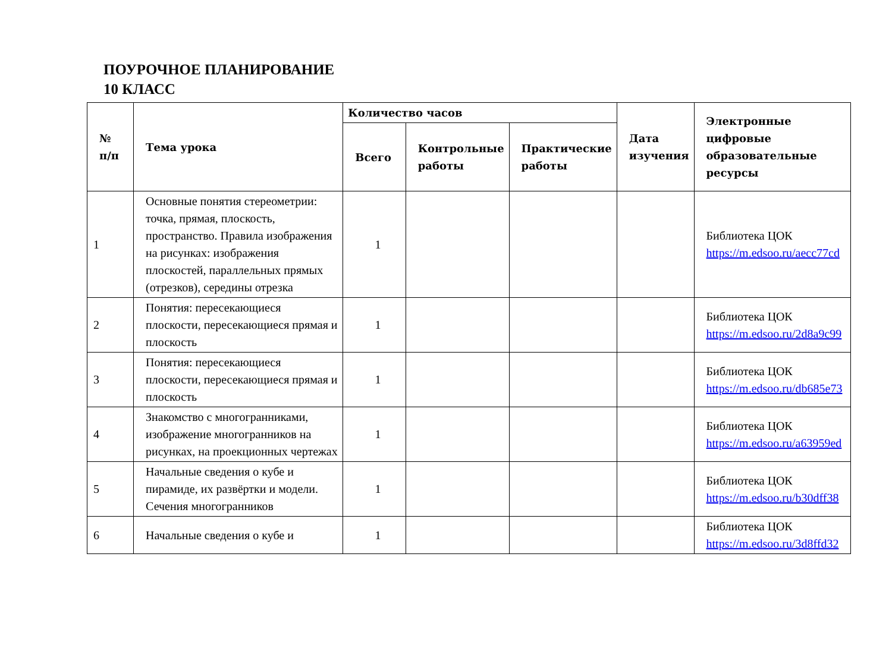ПОУРОЧНОЕ ПЛАНИРОВАНИЕ
10 КЛАСС
| № п/п | Тема урока | Количество часов | | | Дата изучения | Электронные цифровые образовательные ресурсы |
| --- | --- | --- | --- | --- | --- | --- |
| | | Всего | Контрольные работы | Практические работы | | |
| 1 | Основные понятия стереометрии: точка, прямая, плоскость, пространство. Правила изображения на рисунках: изображения плоскостей, параллельных прямых (отрезков), середины отрезка | 1 | | | | Библиотека ЦОК https://m.edsoo.ru/aecc77cd |
| 2 | Понятия: пересекающиеся плоскости, пересекающиеся прямая и плоскость | 1 | | | | Библиотека ЦОК https://m.edsoo.ru/2d8a9c99 |
| 3 | Понятия: пересекающиеся плоскости, пересекающиеся прямая и плоскость | 1 | | | | Библиотека ЦОК https://m.edsoo.ru/db685e73 |
| 4 | Знакомство с многогранниками, изображение многогранников на рисунках, на проекционных чертежах | 1 | | | | Библиотека ЦОК https://m.edsoo.ru/a63959ed |
| 5 | Начальные сведения о кубе и пирамиде, их развёртки и модели. Сечения многогранников | 1 | | | | Библиотека ЦОК https://m.edsoo.ru/b30dff38 |
| 6 | Начальные сведения о кубе и | 1 | | | | Библиотека ЦОК https://m.edsoo.ru/3d8ffd32 |